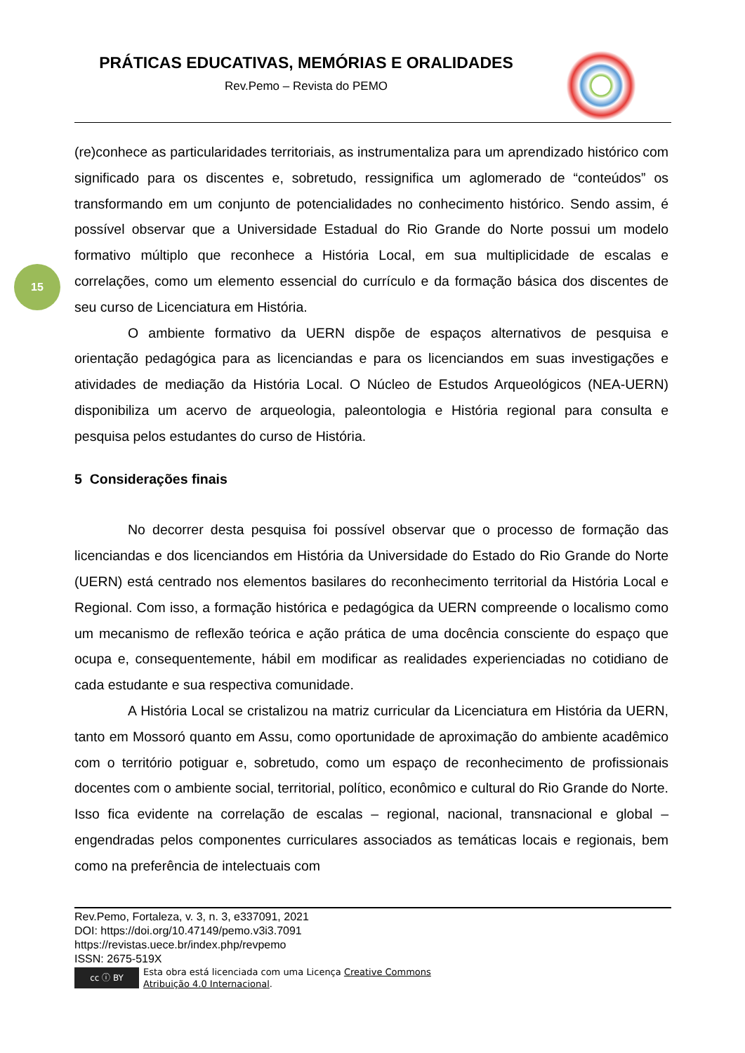PRÁTICAS EDUCATIVAS, MEMÓRIAS E ORALIDADES
Rev.Pemo – Revista do PEMO
15
(re)conhece as particularidades territoriais, as instrumentaliza para um aprendizado histórico com significado para os discentes e, sobretudo, ressignifica um aglomerado de “conteúdos” os transformando em um conjunto de potencialidades no conhecimento histórico. Sendo assim, é possível observar que a Universidade Estadual do Rio Grande do Norte possui um modelo formativo múltiplo que reconhece a História Local, em sua multiplicidade de escalas e correlações, como um elemento essencial do currículo e da formação básica dos discentes de seu curso de Licenciatura em História.
O ambiente formativo da UERN dispõe de espaços alternativos de pesquisa e orientação pedagógica para as licenciandas e para os licenciandos em suas investigações e atividades de mediação da História Local. O Núcleo de Estudos Arqueológicos (NEA-UERN) disponibiliza um acervo de arqueologia, paleontologia e História regional para consulta e pesquisa pelos estudantes do curso de História.
5 Considerações finais
No decorrer desta pesquisa foi possível observar que o processo de formação das licenciandas e dos licenciandos em História da Universidade do Estado do Rio Grande do Norte (UERN) está centrado nos elementos basilares do reconhecimento territorial da História Local e Regional. Com isso, a formação histórica e pedagógica da UERN compreende o localismo como um mecanismo de reflexão teórica e ação prática de uma docência consciente do espaço que ocupa e, consequentemente, hábil em modificar as realidades experienciadas no cotidiano de cada estudante e sua respectiva comunidade.
A História Local se cristalizou na matriz curricular da Licenciatura em História da UERN, tanto em Mossoró quanto em Assu, como oportunidade de aproximação do ambiente acadêmico com o território potiguar e, sobretudo, como um espaço de reconhecimento de profissionais docentes com o ambiente social, territorial, político, econômico e cultural do Rio Grande do Norte. Isso fica evidente na correlação de escalas – regional, nacional, transnacional e global – engendradas pelos componentes curriculares associados as temáticas locais e regionais, bem como na preferência de intelectuais com
Rev.Pemo, Fortaleza, v. 3, n. 3, e337091, 2021
DOI: https://doi.org/10.47149/pemo.v3i3.7091
https://revistas.uece.br/index.php/revpemo
ISSN: 2675-519X
cc ⓘ BY
Esta obra está licenciada com uma Licença Creative Commons
Atribuição 4.0 Internacional.